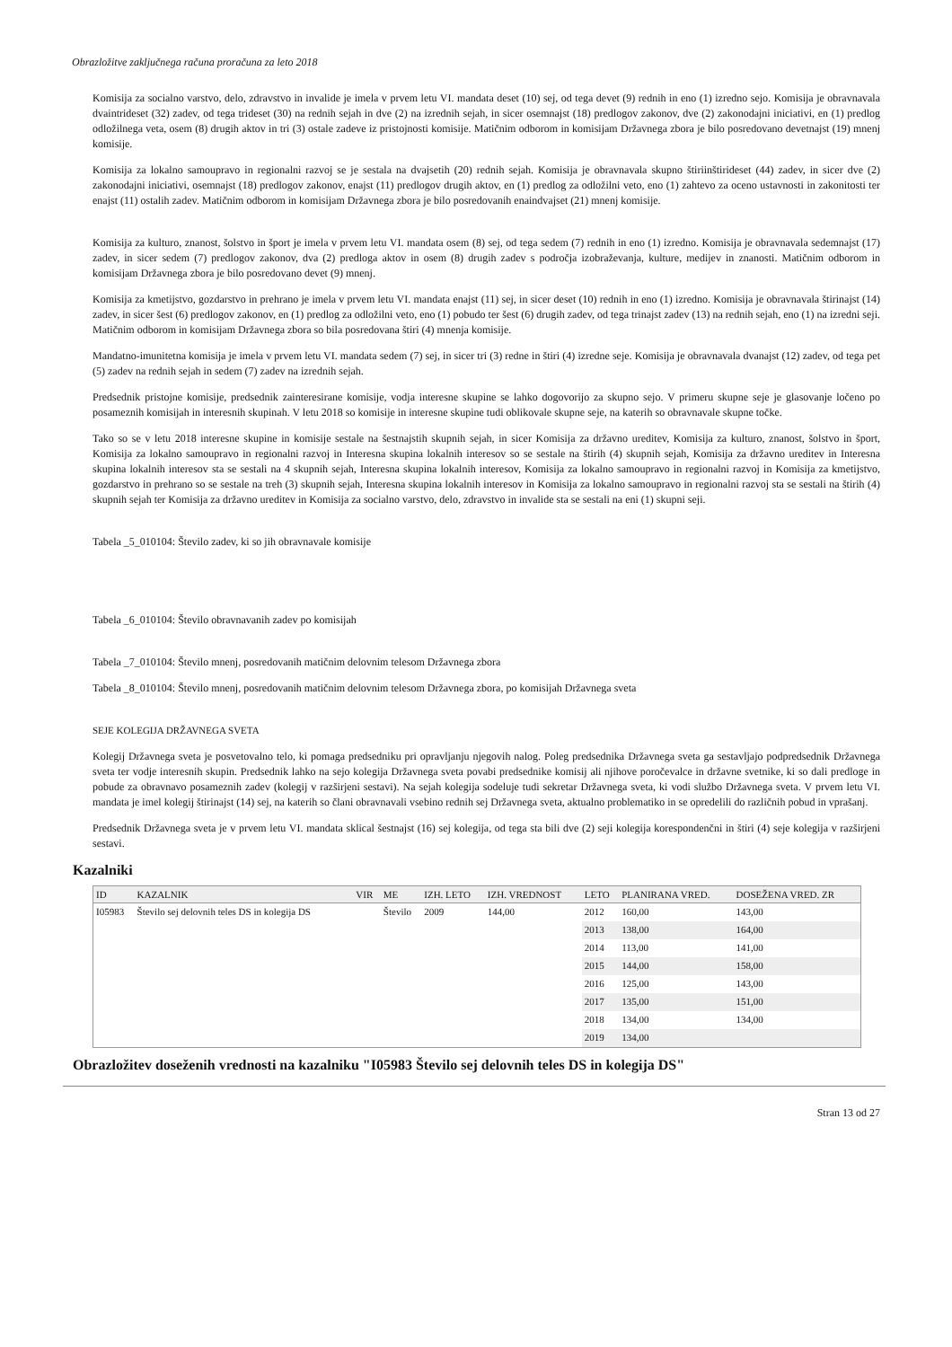Obrazložitve zaključnega računa proračuna za leto 2018
Komisija za socialno varstvo, delo, zdravstvo in invalide je imela v prvem letu VI. mandata deset (10) sej, od tega devet (9) rednih in eno (1) izredno sejo. Komisija je obravnavala dvaintrideset (32) zadev, od tega trideset (30) na rednih sejah in dve (2) na izrednih sejah, in sicer osemnajst (18) predlogov zakonov, dve (2) zakonodajni iniciativi, en (1) predlog odložilnega veta, osem (8) drugih aktov in tri (3) ostale zadeve iz pristojnosti komisije. Matičnim odborom in komisijam Državnega zbora je bilo posredovano devetnajst (19) mnenj komisije.
Komisija za lokalno samoupravo in regionalni razvoj se je sestala na dvajsetih (20) rednih sejah. Komisija je obravnavala skupno štiriinštirideset (44) zadev, in sicer dve (2) zakonodajni iniciativi, osemnajst (18) predlogov zakonov, enajst (11) predlogov drugih aktov, en (1) predlog za odložilni veto, eno (1) zahtevo za oceno ustavnosti in zakonitosti ter enajst (11) ostalih zadev. Matičnim odborom in komisijam Državnega zbora je bilo posredovanih enaindvajset (21) mnenj komisije.
Komisija za kulturo, znanost, šolstvo in šport je imela v prvem letu VI. mandata osem (8) sej, od tega sedem (7) rednih in eno (1) izredno. Komisija je obravnavala sedemnajst (17) zadev, in sicer sedem (7) predlogov zakonov, dva (2) predloga aktov in osem (8) drugih zadev s področja izobraževanja, kulture, medijev in znanosti. Matičnim odborom in komisijam Državnega zbora je bilo posredovano devet (9) mnenj.
Komisija za kmetijstvo, gozdarstvo in prehrano je imela v prvem letu VI. mandata enajst (11) sej, in sicer deset (10) rednih in eno (1) izredno. Komisija je obravnavala štirinajst (14) zadev, in sicer šest (6) predlogov zakonov, en (1) predlog za odložilni veto, eno (1) pobudo ter šest (6) drugih zadev, od tega trinajst zadev (13) na rednih sejah, eno (1) na izredni seji. Matičnim odborom in komisijam Državnega zbora so bila posredovana štiri (4) mnenja komisije.
Mandatno-imunitetna komisija je imela v prvem letu VI. mandata sedem (7) sej, in sicer tri (3) redne in štiri (4) izredne seje. Komisija je obravnavala dvanajst (12) zadev, od tega pet (5) zadev na rednih sejah in sedem (7) zadev na izrednih sejah.
Predsednik pristojne komisije, predsednik zainteresirane komisije, vodja interesne skupine se lahko dogovorijo za skupno sejo. V primeru skupne seje je glasovanje ločeno po posameznih komisijah in interesnih skupinah. V letu 2018 so komisije in interesne skupine tudi oblikovale skupne seje, na katerih so obravnavale skupne točke.
Tako so se v letu 2018 interesne skupine in komisije sestale na šestnajstih skupnih sejah, in sicer Komisija za državno ureditev, Komisija za kulturo, znanost, šolstvo in šport, Komisija za lokalno samoupravo in regionalni razvoj in Interesna skupina lokalnih interesov so se sestale na štirih (4) skupnih sejah, Komisija za državno ureditev in Interesna skupina lokalnih interesov sta se sestali na 4 skupnih sejah, Interesna skupina lokalnih interesov, Komisija za lokalno samoupravo in regionalni razvoj in Komisija za kmetijstvo, gozdarstvo in prehrano so se sestale na treh (3) skupnih sejah, Interesna skupina lokalnih interesov in Komisija za lokalno samoupravo in regionalni razvoj sta se sestali na štirih (4) skupnih sejah ter Komisija za državno ureditev in Komisija za socialno varstvo, delo, zdravstvo in invalide sta se sestali na eni (1) skupni seji.
Tabela _5_010104: Število zadev, ki so jih obravnavale komisije
Tabela _6_010104: Število obravnavanih zadev po komisijah
Tabela _7_010104: Število mnenj, posredovanih matičnim delovnim telesom Državnega zbora
Tabela _8_010104: Število mnenj, posredovanih matičnim delovnim telesom Državnega zbora, po komisijah Državnega sveta
SEJE KOLEGIJA DRŽAVNEGA SVETA
Kolegij Državnega sveta je posvetovalno telo, ki pomaga predsedniku pri opravljanju njegovih nalog. Poleg predsednika Državnega sveta ga sestavljajo podpredsednik Državnega sveta ter vodje interesnih skupin. Predsednik lahko na sejo kolegija Državnega sveta povabi predsednike komisij ali njihove poročevalce in državne svetnike, ki so dali predloge in pobude za obravnavo posameznih zadev (kolegij v razširjeni sestavi). Na sejah kolegija sodeluje tudi sekretar Državnega sveta, ki vodi službo Državnega sveta. V prvem letu VI. mandata je imel kolegij štirinajst (14) sej, na katerih so člani obravnavali vsebino rednih sej Državnega sveta, aktualno problematiko in se opredelili do različnih pobud in vprašanj.
Predsednik Državnega sveta je v prvem letu VI. mandata sklical šestnajst (16) sej kolegija, od tega sta bili dve (2) seji kolegija korespondenčni in štiri (4) seje kolegija v razširjeni sestavi.
Kazalniki
| ID | KAZALNIK | VIR | ME | IZH. LETO | IZH. VREDNOST | LETO | PLANIRANA VRED. | DOSEŽENA VRED. ZR |
| --- | --- | --- | --- | --- | --- | --- | --- | --- |
| I05983 | Število sej delovnih teles DS in kolegija DS | | Število | 2009 | 144,00 | 2012 | 160,00 | 143,00 |
| | | | | | | 2013 | 138,00 | 164,00 |
| | | | | | | 2014 | 113,00 | 141,00 |
| | | | | | | 2015 | 144,00 | 158,00 |
| | | | | | | 2016 | 125,00 | 143,00 |
| | | | | | | 2017 | 135,00 | 151,00 |
| | | | | | | 2018 | 134,00 | 134,00 |
| | | | | | | 2019 | 134,00 | |
Obrazložitev doseženih vrednosti na kazalniku "I05983 Število sej delovnih teles DS in kolegija DS"
Stran 13 od 27